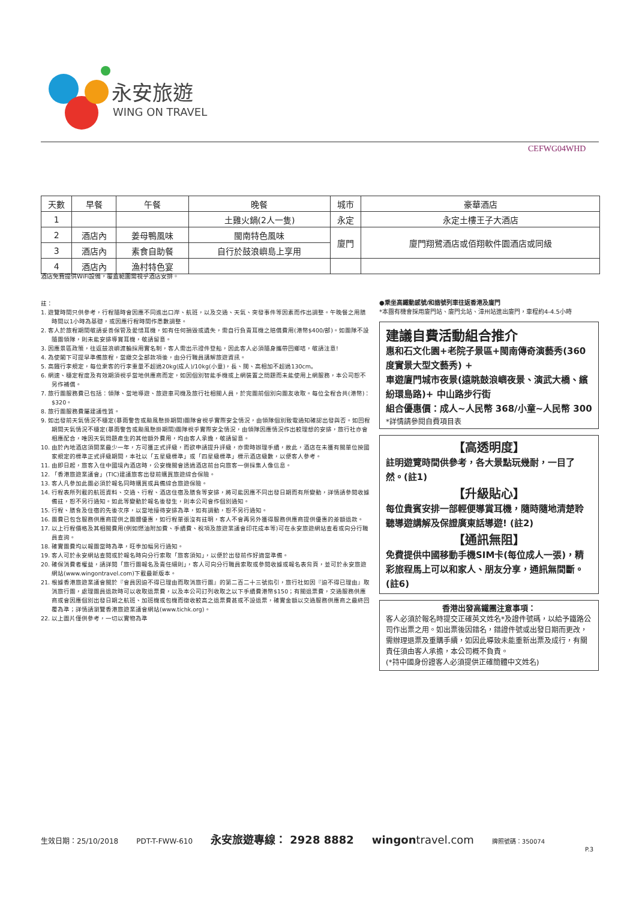永安旅遊
WING ON TRAVEL
CEFWG04WHD
| 天數 | 早餐 | 午餐 | 晚餐 | 城市 | 豪華酒店 |
| --- | --- | --- | --- | --- | --- |
| 1 | | | 土雞火鍋(2人一隻) | 永定 | 永定土樓王子大酒店 |
| 2 | 酒店內 | 姜母鴨風味 | 閩南特色風味 | 廈門 | 廈門翔鷺酒店或佰翔軟件園酒店或同級 |
| 3 | 酒店內 | 素食自助餐 | 自行於鼓浪嶼島上享用 | | |
| 4 | 酒店內 | 漁村特色宴 | | | |
酒店免費提供WiFi設備，覆蓋範圍需視乎酒店安排。
註：
1. 遊覽時間只供參考，行程隨時會因應不同進出口岸、航班，以及交通、天氣、突發事件等因素而作出調整。午晚餐之用膳時間以1小時為基礎，或因應行程時間作悉數調整。
2. 客人於旅程期間敬請妥善保管及愛惜耳機，如有任何損毀或遺失，需自行負責耳機之賠償費用(港幣$400/部)。如團隊不設隨團領隊，則未能安排導賞耳機，敬請留意。
3. 因應景區政策，往返鼓浪嶼渡輪採用實名制，客人需出示證件登船，因此客人必須隨身攜帶回鄉咭，敬請注意!
4. 為使閣下可提早準備旅程，當繳交全部款項後，由分行職員講解旅遊資訊。
5. 高鐵行李規定，每位乘客的行李重量不超過20kg(成人)/10kg(小童)，長、闊、高相加不超過130cm。
6. 網速、穩定程度及有效期須視乎當地供應商而定，如因個別智能手機或上網裝置之問題而未能使用上網服務，本公司恕不另作補償。
7. 旅行團服務費已包括：領隊、當地導遊、旅遊車司機及旅行社相關人員，於完團前個別向團友收取。每位全程合共(港幣)：$320。
8. 旅行團服務費屬建議性質。
9. 如出發前天氣情況不穩定(暴雨警告或颱風懸掛期間)團隊會視乎實際安全情況，由領隊個別致電通知確認出發與否。如回程期間天氣情況不穩定(暴雨警告或颱風懸掛期間)團隊視乎實際安全情況，由領隊因應情況作出較理想的安排，旅行社亦會相應配合，唯因天氣問題產生的其他額外費用，均由客人承擔，敬請留意。
10. 由於內地酒店須開業最少一年，方可獲正式評級，而欲申請提升評級，亦需時辦理手續，故此，酒店在未獲有關單位按國家規定的標準正式評級期間，本社以「五星級標準」或「四星級標準」標示酒店級數，以便客人參考。
11. 由即日起，旅客入住中國境內酒店時，公安機關會透過酒店前台向旅客一併採集人像信息。
12. 「香港旅遊業議會」(TIC)建議旅客出發前購買旅遊綜合保險。
13. 客人凡參加此團必須於報名同時購買或具備綜合旅遊保險。
14. 行程表所列載的航班資料、交通、行程、酒店住宿及膳食等安排，將可能因應不同出發日期而有所變動，詳情請參閱收據備註，恕不另行通知。如此等變動於報名後發生，則本公司會作個別通知。
15. 行程、膳食及住宿的先後次序，以當地接待安排為準，如有調動，恕不另行通知。
16. 團費已包含服務供應商提供之團體優惠，如行程單張沒有註明，客人不會再另外獲得服務供應商提供優惠的差額退款。
17. 以上行程價格及其相關費用(例如燃油附加費、手續費、稅項及旅遊業議會印花成本等)可在永安旅遊網站查看或向分行職員查詢。
18. 確實團費均以報團當時為準，旺季加幅另行通知。
19. 客人可於永安網站查閱或於報名時向分行索取「旅客須知」，以便於出發前作好適當準備。
20. 確保消費者權益，請詳閱「旅行團報名及責任細則」，客人可向分行職員索取或參閱收據或報名表背頁，並可於永安旅遊網站(www.wingontravel.com)下載最新版本。
21. 根據香港旅遊業議會關於『會員因迫不得已理由而取消旅行團』的第二百二十三號指引，旅行社如因『迫不得已理由』取消旅行團，處理團員退款時可以收取退票費，以及本公司訂列收取之以下手續費港幣$150；有關退票費，交通服務供應商或會因應個別出發日期之航班、加班機或包機而徵收較高之退票費甚或不設退票，確實金額以交通服務供應商之最終回覆為準；詳情請瀏覽香港旅遊業議會網站(www.tichk.org)。
22. 以上圖片僅供參考，一切以實物為準
●乘坐高鐵動感號/和諧號列車往返香港及廈門
*本團有機會採用廈門站、廈門北站、漳州站進出廈門，車程約4-4.5小時
建議自費活動組合推介
惠和石文化園+老院子景區+閩南傳奇演藝秀(360度實景大型文藝秀) +
車遊廈門城市夜景(遠眺鼓浪嶼夜景、演武大橋、繽紛環島路)+ 中山路步行街
組合優惠價：成人~人民幣 368/小童~人民幣 300
*詳情請參閱自費項目表
【高透明度】
註明遊覽時間供參考，各大景點玩幾耐，一目了然。(註1)
【升級貼心】
每位貴賓安排一部輕便導賞耳機，隨時隨地清楚聆聽導遊講解及保證廣東話導遊! (註2)
【通訊無阻】
免費提供中國移動手機SIM卡(每位成人一張)，精彩旅程馬上可以和家人、朋友分享，通訊無間斷。(註6)
香港出發高鐵團注意事項：
客人必須於報名時提交正確英文姓名*及證件號碼，以給予鐵路公司作出票之用。如出票後因錯名，錯證件號或出發日期而更改，需辦理退票及重購手續，如因此導致未能重新出票及成行，有關責任須由客人承擔，本公司概不負責。
(*持中國身份證客人必須提供正確簡體中文姓名)
生效日期：25/10/2018 PDT-T-FWW-610 永安旅遊專線： 2928 8882 wingontravel.com 牌照號碼：350074
P.3